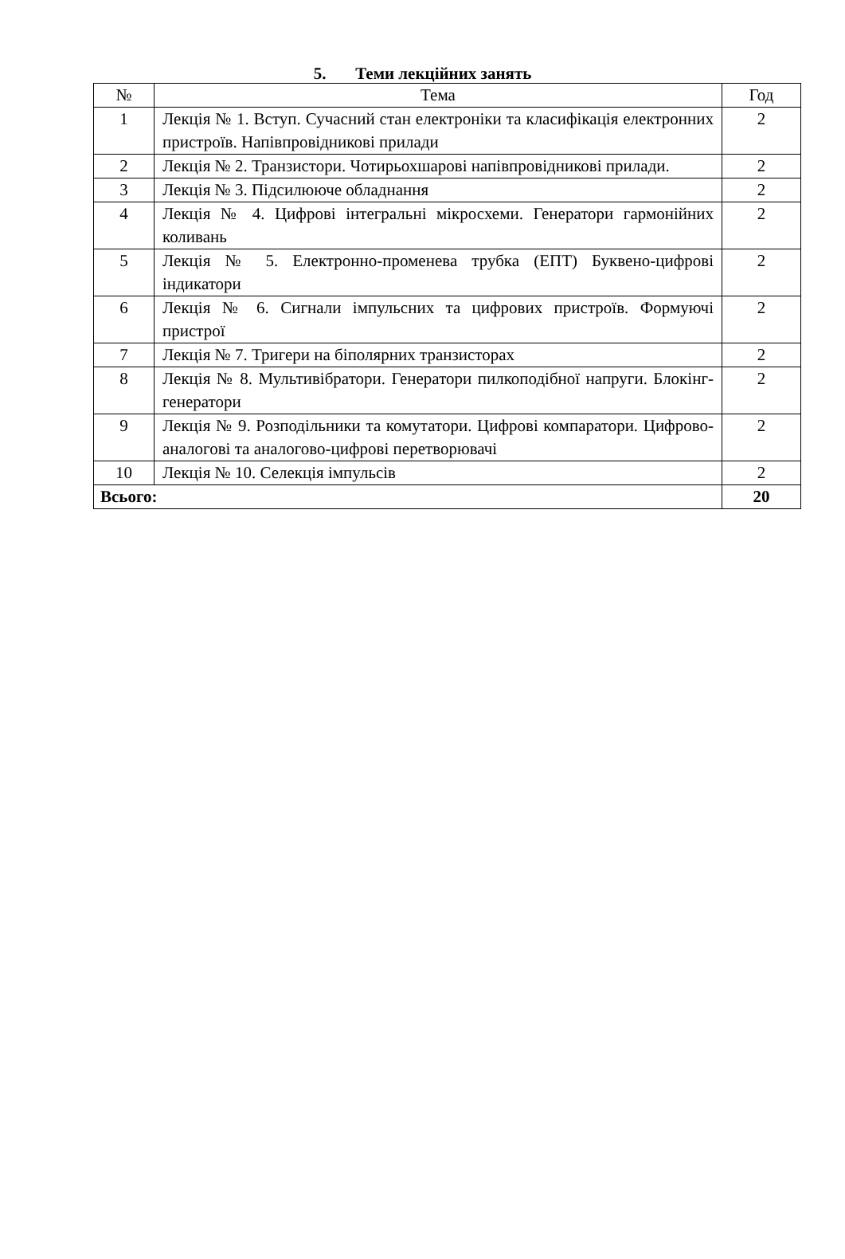5. Теми лекційних занять
| № | Тема | Год |
| --- | --- | --- |
| 1 | Лекція № 1. Вступ. Сучасний стан електроніки та класифікація електронних пристроїв. Напівпровідникові прилади | 2 |
| 2 | Лекція № 2. Транзистори. Чотирьохшарові напівпровідникові прилади. | 2 |
| 3 | Лекція № 3. Підсилююче обладнання | 2 |
| 4 | Лекція № 4. Цифрові інтегральні мікросхеми. Генератори гармонійних коливань | 2 |
| 5 | Лекція № 5. Електронно-променева трубка (ЕПТ) Буквено-цифрові індикатори | 2 |
| 6 | Лекція № 6. Сигнали імпульсних та цифрових пристроїв. Формуючі пристрої | 2 |
| 7 | Лекція № 7. Тригери на біполярних транзисторах | 2 |
| 8 | Лекція № 8. Мультивібратори. Генератори пилкоподібної напруги. Блокінг-генератори | 2 |
| 9 | Лекція № 9. Розподільники та комутатори. Цифрові компаратори. Цифрово-аналогові та аналогово-цифрові перетворювачі | 2 |
| 10 | Лекція № 10. Селекція імпульсів | 2 |
| Всього: | | 20 |